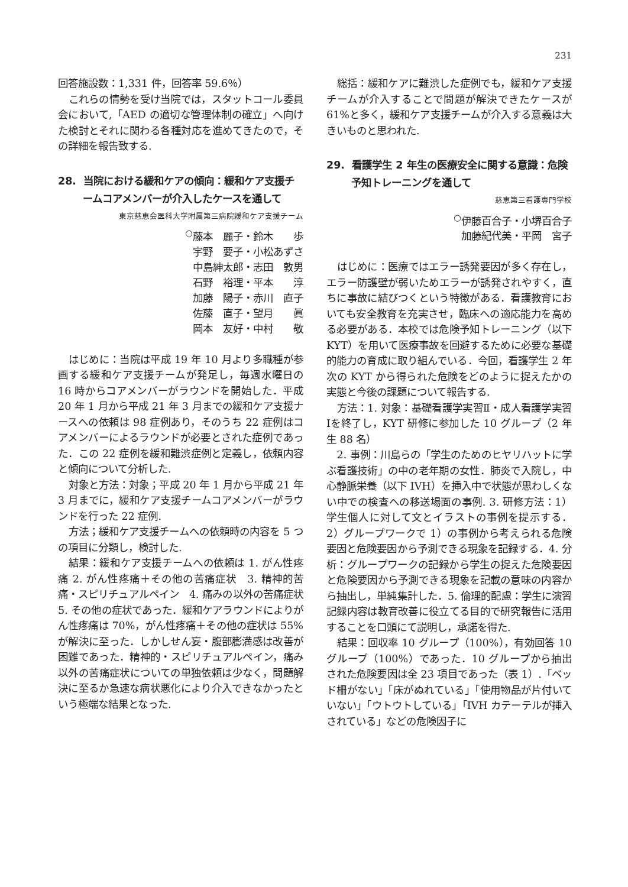231
回答施設数：1,331 件，回答率 59.6％）
これらの情勢を受け当院では，スタットコール委員会において,「AED の適切な管理体制の確立」へ向けた検討とそれに関わる各種対応を進めてきたので，その詳細を報告致する.
28. 当院における緩和ケアの傾向：緩和ケア支援チームコアメンバーが介入したケースを通して
東京慈恵会医科大学附属第三病院緩和ケア支援チーム
<sup>○</sup>藤本　麗子・鈴木　　歩
宇野　要子・小松あずさ
中島紳太郎・志田　敦男
石野　裕理・平本　　淳
加藤　陽子・赤川　直子
佐藤　直子・望月　　眞
岡本　友好・中村　　敬
はじめに：当院は平成 19 年 10 月より多職種が参画する緩和ケア支援チームが発足し，毎週水曜日の 16 時からコアメンバーがラウンドを開始した．平成 20 年 1 月から平成 21 年 3 月までの緩和ケア支援ナースへの依頼は 98 症例あり，そのうち 22 症例はコアメンバーによるラウンドが必要とされた症例であった．この 22 症例を緩和難渋症例と定義し，依頼内容と傾向について分析した.
対象と方法：対象；平成 20 年 1 月から平成 21 年 3 月までに，緩和ケア支援チームコアメンバーがラウンドを行った 22 症例.
方法；緩和ケア支援チームへの依頼時の内容を 5 つの項目に分類し，検討した.
結果：緩和ケア支援チームへの依頼は 1. がん性疼痛 2. がん性疼痛＋その他の苦痛症状　3. 精神的苦痛・スピリチュアルペイン　4. 痛みの以外の苦痛症状　5. その他の症状であった．緩和ケアラウンドによりがん性疼痛は 70%，がん性疼痛＋その他の症状は 55%が解決に至った．しかしせん妄・腹部膨満感は改善が困難であった．精神的・スピリチュアルペイン，痛み以外の苦痛症状についての単独依頼は少なく，問題解決に至るか急速な病状悪化により介入できなかったという極端な結果となった.
総括：緩和ケアに難渋した症例でも，緩和ケア支援チームが介入することで問題が解決できたケースが 61%と多く，緩和ケア支援チームが介入する意義は大きいものと思われた.
29. 看護学生 2 年生の医療安全に関する意識：危険予知トレーニングを通して
慈恵第三看護専門学校
<sup>○</sup>伊藤百合子・小堺百合子
加藤紀代美・平岡　宮子
はじめに：医療ではエラー誘発要因が多く存在し，エラー防護壁が弱いためエラーが誘発されやすく，直ちに事故に結びつくという特徴がある．看護教育においても安全教育を充実させ，臨床への適応能力を高める必要がある．本校では危険予知トレーニング（以下 KYT）を用いて医療事故を回避するために必要な基礎的能力の育成に取り組んでいる．今回，看護学生 2 年次の KYT から得られた危険をどのように捉えたかの実態と今後の課題について報告する.
方法：1. 対象：基礎看護学実習Ⅱ・成人看護学実習Ⅰを終了し，KYT 研修に参加した 10 グループ（2 年生 88 名）
2. 事例：川島らの「学生のためのヒヤリハットに学ぶ看護技術」の中の老年期の女性．肺炎で入院し，中心静脈栄養（以下 IVH）を挿入中で状態が思わしくない中での検査への移送場面の事例. 3. 研修方法：1）学生個人に対して文とイラストの事例を提示する．2）グループワークで 1）の事例から考えられる危険要因と危険要因から予測できる現象を記録する．4. 分析：グループワークの記録から学生の捉えた危険要因と危険要因から予測できる現象を記載の意味の内容から抽出し，単純集計した．5. 倫理的配慮：学生に演習記録内容は教育改善に役立てる目的で研究報告に活用することを口頭にて説明し，承諾を得た.
結果：回収率 10 グループ（100%），有効回答 10 グループ（100%）であった．10 グループから抽出された危険要因は全 23 項目であった（表 1）.「ベッド柵がない」「床がぬれている」「使用物品が片付いていない」「ウトウトしている」「IVH カテーテルが挿入されている」などの危険因子に